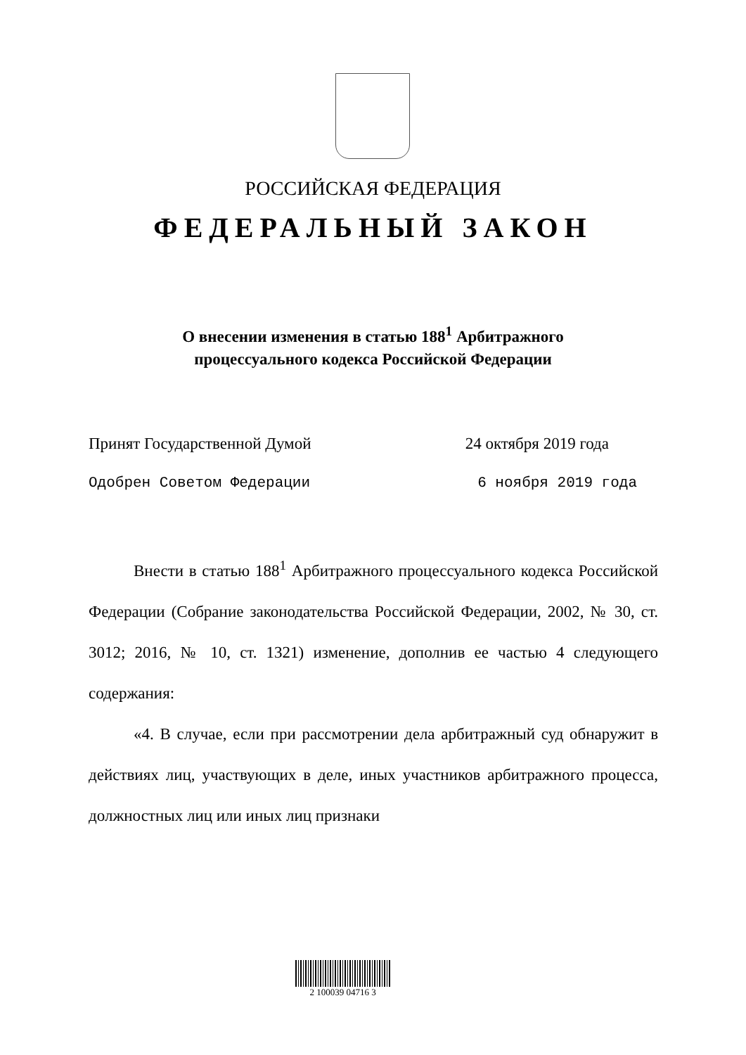РОССИЙСКАЯ ФЕДЕРАЦИЯ
ФЕДЕРАЛЬНЫЙ ЗАКОН
О внесении изменения в статью 188<sup>1</sup> Арбитражного
процессуального кодекса Российской Федерации
Принят Государственной Думой 24 октября 2019 года
Одобрен Советом Федерации 6 ноября 2019 года
Внести в статью 188<sup>1</sup> Арбитражного процессуального кодекса Российской Федерации (Собрание законодательства Российской Федерации, 2002, № 30, ст. 3012; 2016, № 10, ст. 1321) изменение, дополнив ее частью 4 следующего содержания:
«4. В случае, если при рассмотрении дела арбитражный суд обнаружит в действиях лиц, участвующих в деле, иных участников арбитражного процесса, должностных лиц или иных лиц признаки
2 100039 04716 3